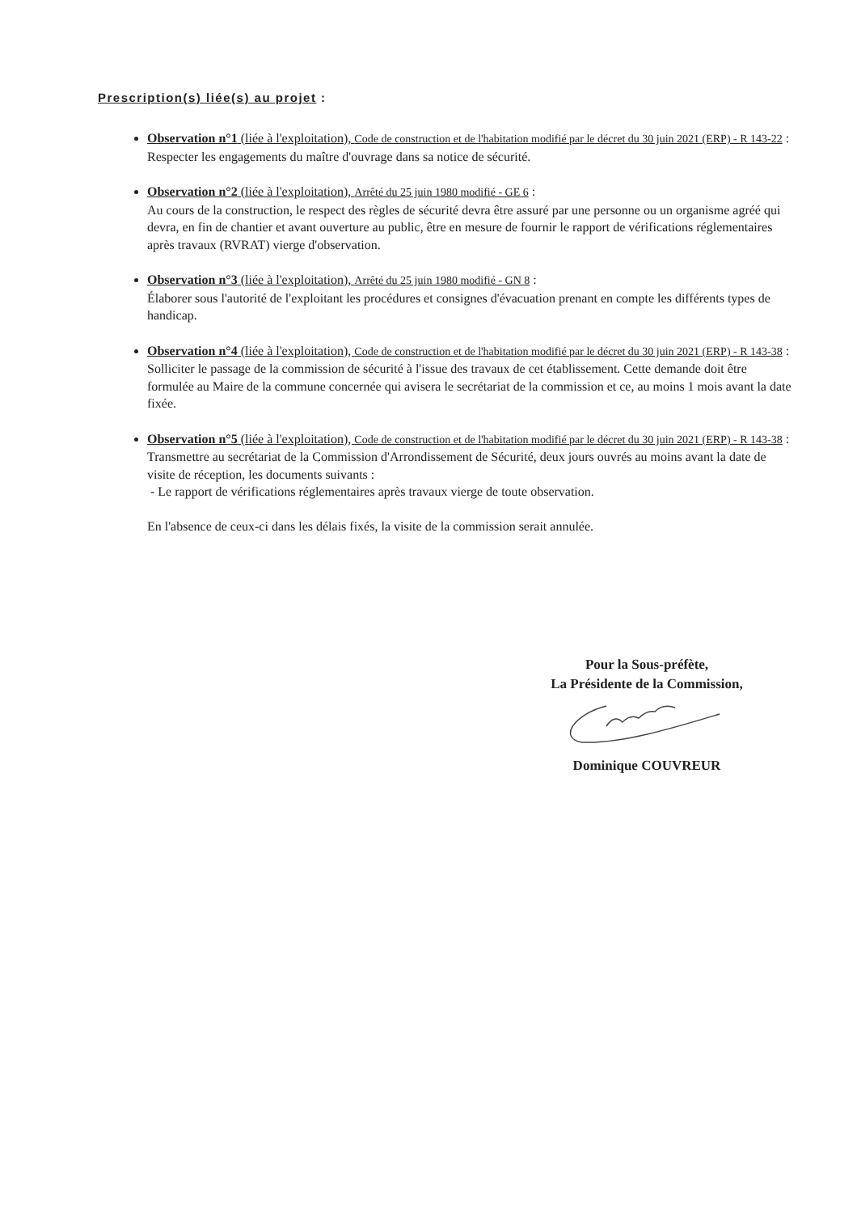Prescription(s) liée(s) au projet :
Observation n°1 (liée à l'exploitation), Code de construction et de l'habitation modifié par le décret du 30 juin 2021 (ERP) - R 143-22 :
Respecter les engagements du maître d'ouvrage dans sa notice de sécurité.
Observation n°2 (liée à l'exploitation), Arrêté du 25 juin 1980 modifié - GE 6 :
Au cours de la construction, le respect des règles de sécurité devra être assuré par une personne ou un organisme agréé qui devra, en fin de chantier et avant ouverture au public, être en mesure de fournir le rapport de vérifications réglementaires après travaux (RVRAT) vierge d'observation.
Observation n°3 (liée à l'exploitation), Arrêté du 25 juin 1980 modifié - GN 8 :
Élaborer sous l'autorité de l'exploitant les procédures et consignes d'évacuation prenant en compte les différents types de handicap.
Observation n°4 (liée à l'exploitation), Code de construction et de l'habitation modifié par le décret du 30 juin 2021 (ERP) - R 143-38 :
Solliciter le passage de la commission de sécurité à l'issue des travaux de cet établissement. Cette demande doit être formulée au Maire de la commune concernée qui avisera le secrétariat de la commission et ce, au moins 1 mois avant la date fixée.
Observation n°5 (liée à l'exploitation), Code de construction et de l'habitation modifié par le décret du 30 juin 2021 (ERP) - R 143-38 :
Transmettre au secrétariat de la Commission d'Arrondissement de Sécurité, deux jours ouvrés au moins avant la date de visite de réception, les documents suivants :
- Le rapport de vérifications réglementaires après travaux vierge de toute observation.
En l'absence de ceux-ci dans les délais fixés, la visite de la commission serait annulée.
Pour la Sous-préfète,
La Présidente de la Commission,
Dominique COUVREUR